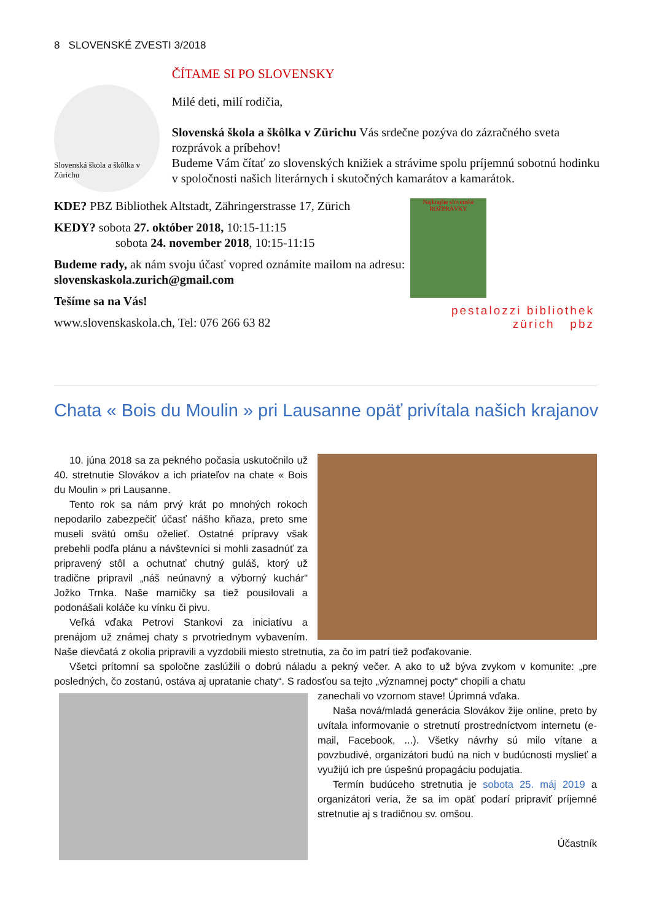8 SLOVENSKÉ ZVESTI 3/2018
Slovenská škola a škôlka v Zürichu
ČÍTAME SI PO SLOVENSKY
Milé deti, milí rodičia,
Slovenská škola a škôlka v Zürichu Vás srdečne pozýva do zázračného sveta rozprávok a príbehov!
Budeme Vám čítať zo slovenských knižiek a strávime spolu príjemnú sobotnú hodinku v spoločnosti našich literárnych i skutočných kamarátov a kamarátok.
KDE? PBZ Bibliothek Altstadt, Zähringerstrasse 17, Zürich
KEDY? sobota 27. október 2018, 10:15-11:15
sobota 24. november 2018, 10:15-11:15
Budeme rady, ak nám svoju účasť vopred oznámite mailom na adresu: slovenskaskola.zurich@gmail.com
Tešíme sa na Vás!
www.slovenskaskola.ch, Tel: 076 266 63 82
Najkrajšie slovenské
ROZPRÁVKY
pestalozzi bibliothek
zürich pbz
Chata « Bois du Moulin » pri Lausanne opäť privítala našich krajanov
10. júna 2018 sa za pekného počasia uskutočnilo už 40. stretnutie Slovákov a ich priateľov na chate « Bois du Moulin » pri Lausanne.
Tento rok sa nám prvý krát po mnohých rokoch nepodarilo zabezpečiť účasť nášho kňaza, preto sme museli svätú omšu oželieť. Ostatné prípravy však prebehli podľa plánu a návštevníci si mohli zasadnúť za pripravený stôl a ochutnať chutný guláš, ktorý už tradične pripravil „náš neúnavný a výborný kuchár" Jožko Trnka. Naše mamičky sa tiež pousilovali a podonášali koláče ku vínku či pivu.
Veľká vďaka Petrovi Stankovi za iniciatívu a prenájom už známej chaty s prvotriednym vybavením. Naše dievčatá z okolia pripravili a vyzdobili miesto stretnutia, za čo im patrí tiež poďakovanie.
Všetci prítomní sa spoločne zaslúžili o dobrú náladu a pekný večer. A ako to už býva zvykom v komunite: „pre posledných, čo zostanú, ostáva aj upratanie chaty“. S radosťou sa tejto „významnej pocty“ chopili a chatu
zanechali vo vzornom stave! Úprimná vďaka.
Naša nová/mladá generácia Slovákov žije online, preto by uvítala informovanie o stretnutí prostredníctvom internetu (e-mail, Facebook, ...). Všetky návrhy sú milo vítane a povzbudivé, organizátori budú na nich v budúcnosti myslieť a využijú ich pre úspešnú propagáciu podujatia.
Termín budúceho stretnutia je sobota 25. máj 2019 a organizátori veria, že sa im opäť podarí pripraviť príjemné stretnutie aj s tradičnou sv. omšou.
Účastník